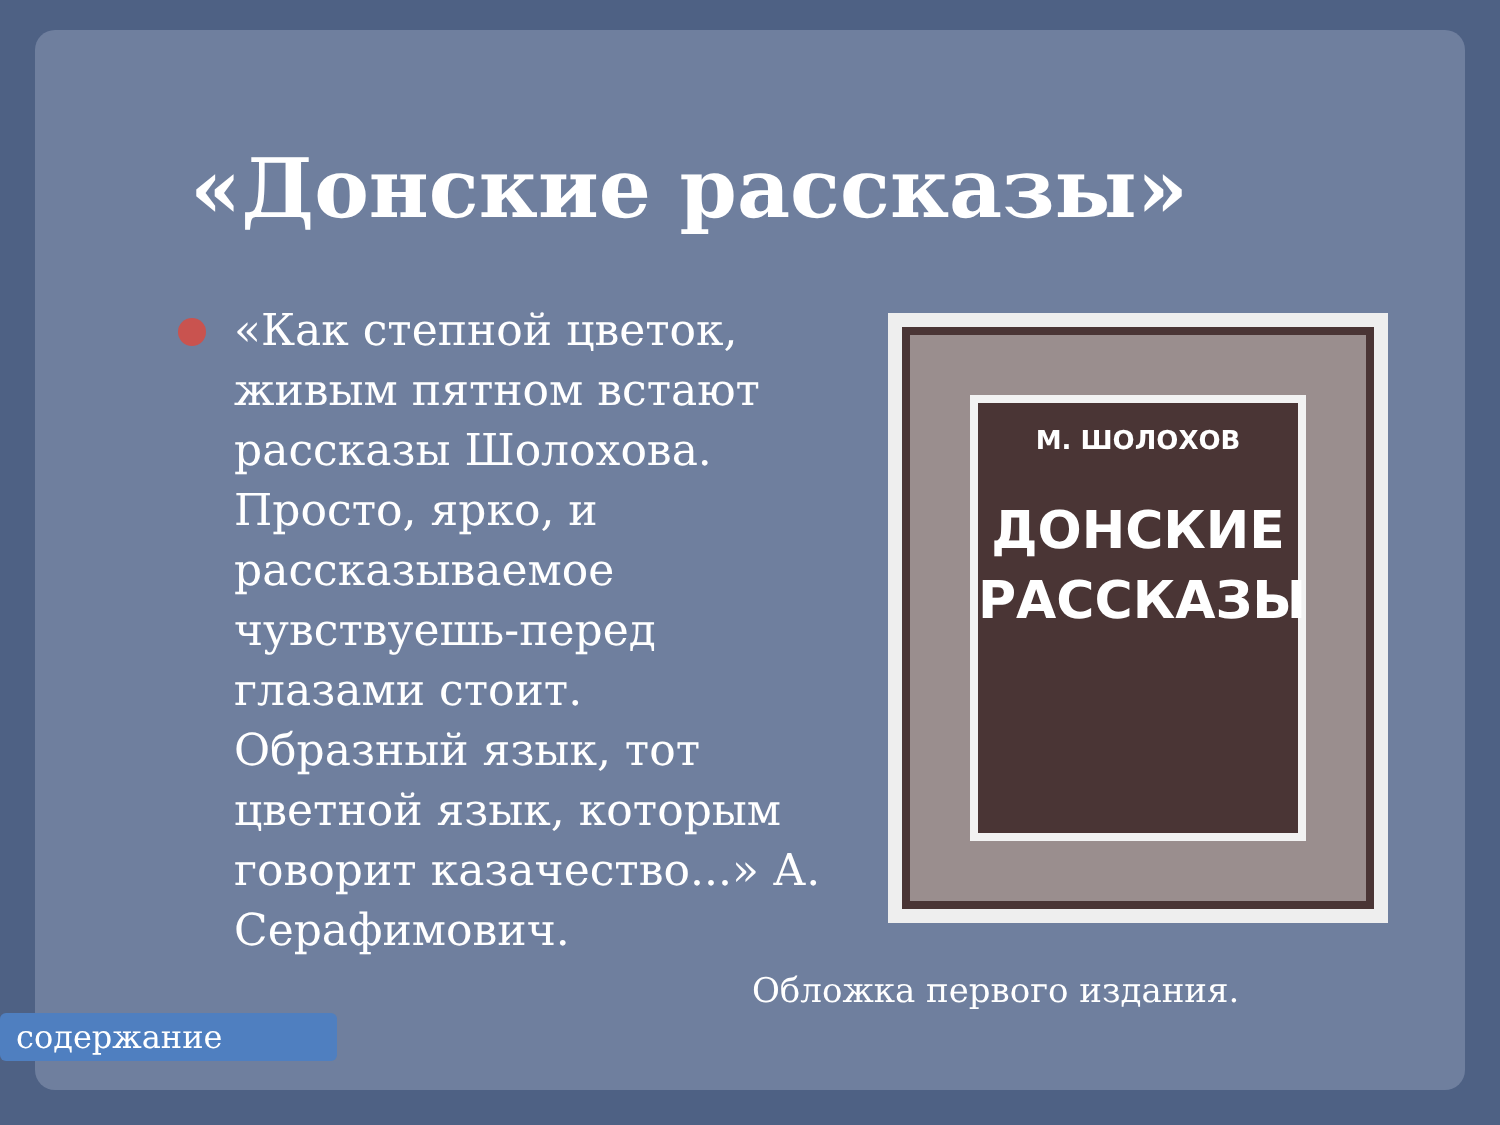«Донские рассказы»
«Как степной цветок, живым пятном встают рассказы Шолохова. Просто, ярко, и рассказываемое чувствуешь-перед глазами стоит. Образный язык, тот цветной язык, которым говорит казачество...» А. Серафимович.
М. ШОЛОХОВ
ДОНСКИЕ
РАССКАЗЫ
Обложка первого издания.
содержание